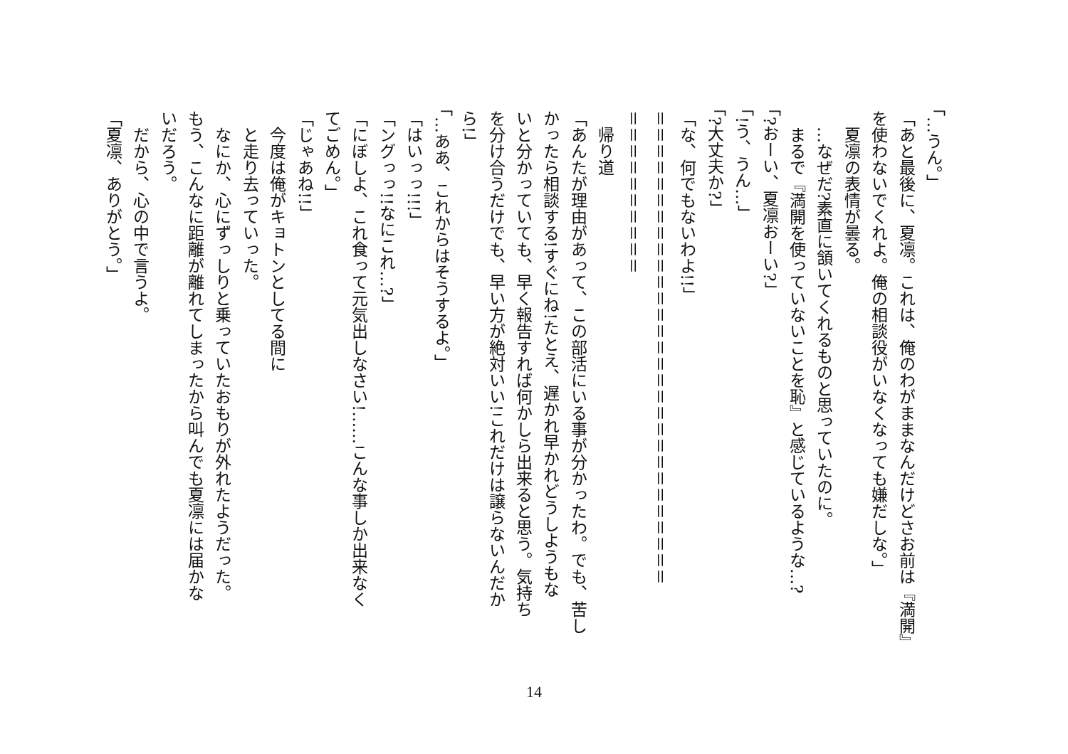「…うん。」
「あと最後に、夏凛。これは、俺のわがままなんだけどさお前は『満開』
を使わないでくれよ。俺の相談役がいなくなっても嫌だしな。」
　夏凛の表情が曇る。
　…なぜだ?素直に頷いてくれるものと思っていたのに。
　まるで『満開を使っていないことを恥』と感じているような…?
「?おーい、夏凛おーい?」
「!う、うん…」
「?大丈夫か?」
「な、何でもないわよ!!」
＝＝＝＝＝＝＝＝＝＝＝＝＝＝＝＝＝＝＝＝＝＝＝＝＝＝＝＝＝
＝＝＝＝＝＝＝＝＝＝
　帰り道
「あんたが理由があって、この部活にいる事が分かったわ。でも、苦し
かったら相談する!すぐにね!たとえ、遅かれ早かれどうしようもな
いと分かっていても、早く報告すれば何かしら出来ると思う。気持ち
を分け合うだけでも、早い方が絶対いい!これだけは譲らないんだか
ら!」
「…ああ、これからはそうするよ。」
「はいっっ!!!」
「ングっっ!!なにこれ…?」
「にぼしよ、これ食って元気出しなさい!……こんな事しか出来なく
てごめん。」
「じゃあね!!」
　今度は俺がキョトンとしてる間に
　と走り去っていった。
　なにか、心にずっしりと乗っていたおもりが外れたようだった。
もう、こんなに距離が離れてしまったから叫んでも夏凛には届かな
いだろう。
　だから、心の中で言うよ。
「夏凛、ありがとう。」
14